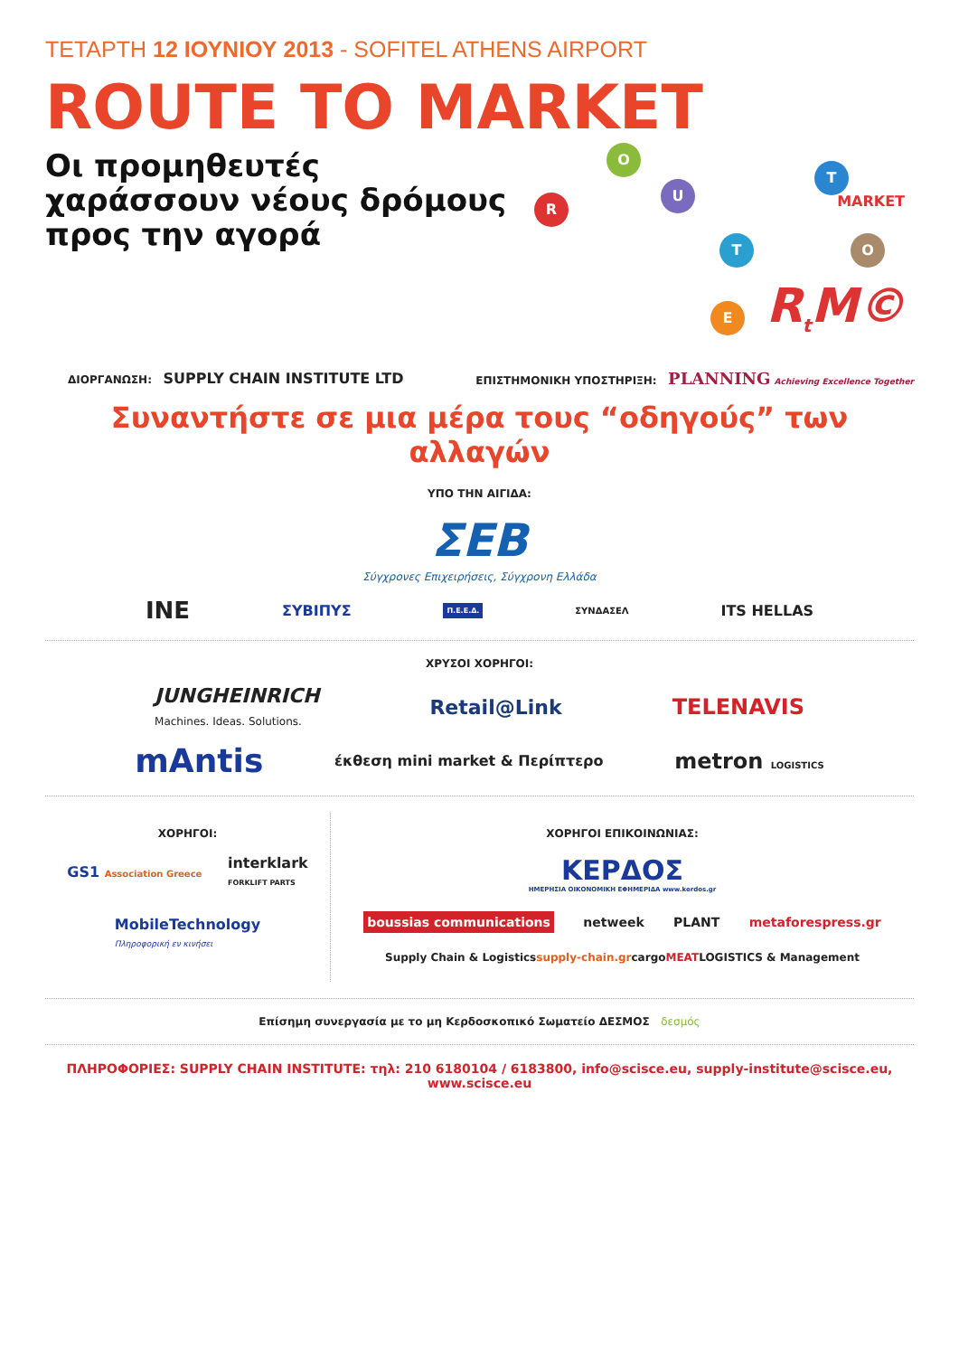ΤΕΤΑΡΤΗ 12 ΙΟΥΝΙΟΥ 2013 - SOFITEL ATHENS AIRPORT
ROUTE TO MARKET
Οι προμηθευτές
χαράσσουν νέους δρόμους
προς την αγορά
R
O
U
T
T O
E
MARKET
R<sub>t</sub>M©
ΔΙΟΡΓΑΝΩΣΗ: SUPPLY CHAIN INSTITUTE LTD ΕΠΙΣΤΗΜΟΝΙΚΗ ΥΠΟΣΤΗΡΙΞΗ: PLANNING Achieving Excellence Together
Συναντήστε σε μια μέρα τους “οδηγούς” των αλλαγών
ΥΠΟ ΤΗΝ ΑΙΓΙΔΑ:
ΣΕΒ
Σύγχρονες Επιχειρήσεις, Σύγχρονη Ελλάδα
INE ΣΥΒΙΠΥΣ Π.Ε.Ε.Δ. ΣΥΝΔΑΣΕΛ ITS HELLAS
ΧΡΥΣΟΙ ΧΟΡΗΓΟΙ:
JUNGHEINRICH
Machines. Ideas. Solutions. Retail@Link TELENAVIS
mAntis έκθεση mini market & Περίπτερο metron LOGISTICS
ΧΟΡΗΓΟΙ:
GS1 Association Greece interklark
FORKLIFT PARTS
MobileTechnology
Πληροφορική εν κινήσει
ΧΟΡΗΓΟΙ ΕΠΙΚΟΙΝΩΝΙΑΣ:
ΚΕΡΔΟΣ
ΗΜΕΡΗΣΙΑ ΟΙΚΟΝΟΜΙΚΗ ΕΦΗΜΕΡΙΔΑ www.kerdos.gr
boussias communications netweek PLANT metaforespress.gr
Supply Chain & Logistics supply-chain.gr cargo MEAT LOGISTICS & Management
Επίσημη συνεργασία με το μη Κερδοσκοπικό Σωματείο ΔΕΣΜΟΣ δεσμός
ΠΛΗΡΟΦΟΡΙΕΣ: SUPPLY CHAIN INSTITUTE: τηλ: 210 6180104 / 6183800, info@scisce.eu, supply-institute@scisce.eu, www.scisce.eu